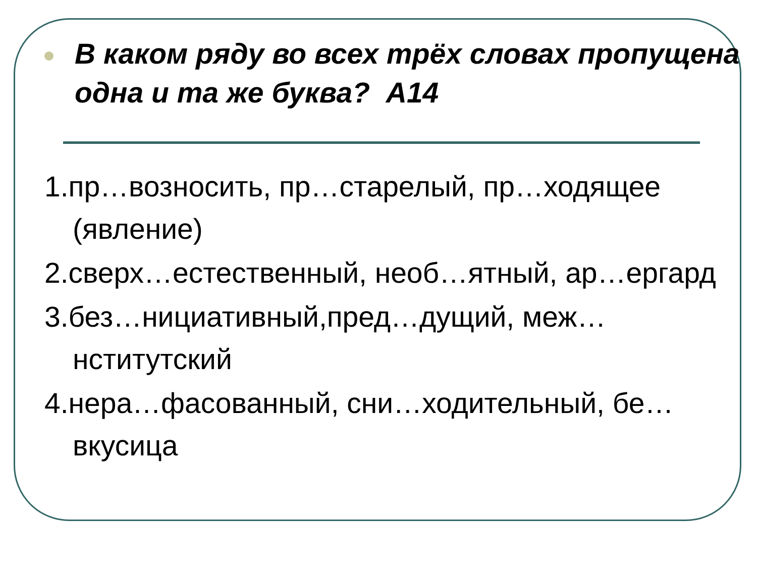В каком ряду во всех трёх словах пропущена одна и та же буква? А14
1.пр…возносить, пр…старелый, пр…ходящее (явление)
2.сверх…естественный, необ…ятный, ар…ергард
3.без…нициативный,пред…дущий, меж…нститутский
4.нера…фасованный, сни…ходительный, бе…вкусица